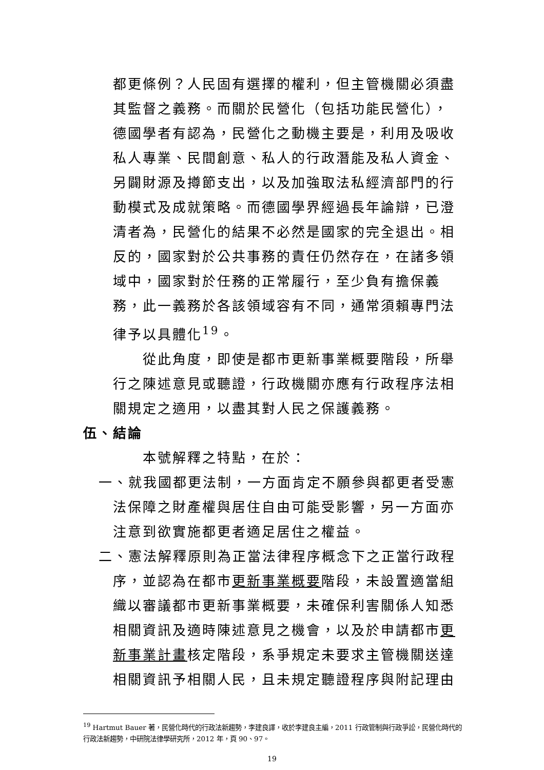都更條例？人民固有選擇的權利，但主管機關必須盡其監督之義務。而關於民營化（包括功能民營化），德國學者有認為，民營化之動機主要是，利用及吸收私人專業、民間創意、私人的行政潛能及私人資金、另闢財源及撙節支出，以及加強取法私經濟部門的行動模式及成就策略。而德國學界經過長年論辯，已澄清者為，民營化的結果不必然是國家的完全退出。相反的，國家對於公共事務的責任仍然存在，在諸多領域中，國家對於任務的正常履行，至少負有擔保義務，此一義務於各該領域容有不同，通常須賴專門法律予以具體化<sup>19</sup>。
從此角度，即使是都市更新事業概要階段，所舉行之陳述意見或聽證，行政機關亦應有行政程序法相關規定之適用，以盡其對人民之保護義務。
伍、結論
本號解釋之特點，在於：
一、就我國都更法制，一方面肯定不願參與都更者受憲法保障之財產權與居住自由可能受影響，另一方面亦注意到欲實施都更者適足居住之權益。
二、憲法解釋原則為正當法律程序概念下之正當行政程序，並認為在都市更新事業概要階段，未設置適當組織以審議都市更新事業概要，未確保利害關係人知悉相關資訊及適時陳述意見之機會，以及於申請都市更新事業計畫核定階段，系爭規定未要求主管機關送達相關資訊予相關人民，且未規定聽證程序與附記理由
<sup>19</sup> Hartmut Bauer 著，民營化時代的行政法新趨勢，李建良譯，收於李建良主編，2011 行政管制與行政爭訟，民營化時代的行政法新趨勢，中研院法律學研究所，2012 年，頁 90、97。
19